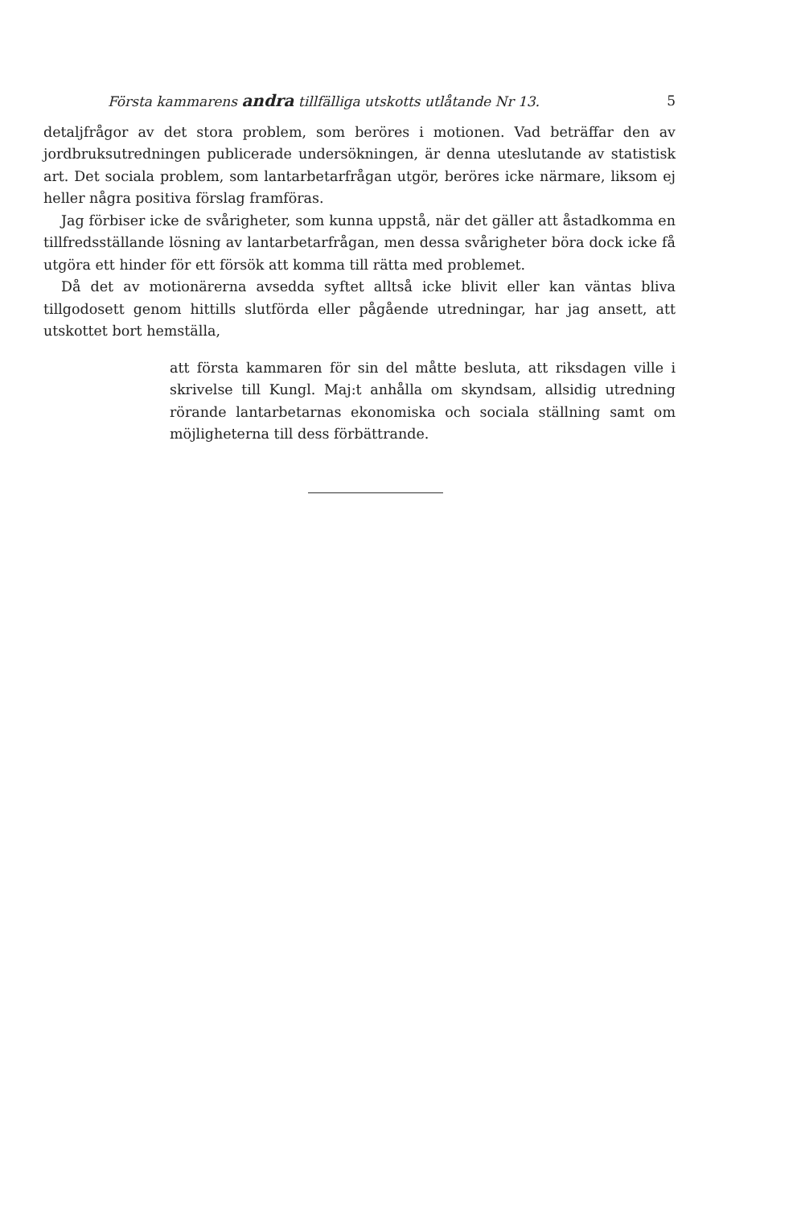Första kammarens andra tillfälliga utskotts utlåtande Nr 13. 5
detaljfrågor av det stora problem, som beröres i motionen. Vad beträffar den av jordbruksutredningen publicerade undersökningen, är denna uteslutande av statistisk art. Det sociala problem, som lantarbetarfrågan utgör, beröres icke närmare, liksom ej heller några positiva förslag framföras.
Jag förbiser icke de svårigheter, som kunna uppstå, när det gäller att åstadkomma en tillfredsställande lösning av lantarbetarfrågan, men dessa svårigheter böra dock icke få utgöra ett hinder för ett försök att komma till rätta med problemet.
Då det av motionärerna avsedda syftet alltså icke blivit eller kan väntas bliva tillgodosett genom hittills slutförda eller pågående utredningar, har jag ansett, att utskottet bort hemställa,
att första kammaren för sin del måtte besluta, att riksdagen ville i skrivelse till Kungl. Maj:t anhålla om skyndsam, allsidig utredning rörande lantarbetarnas ekonomiska och sociala ställning samt om möjligheterna till dess förbättrande.